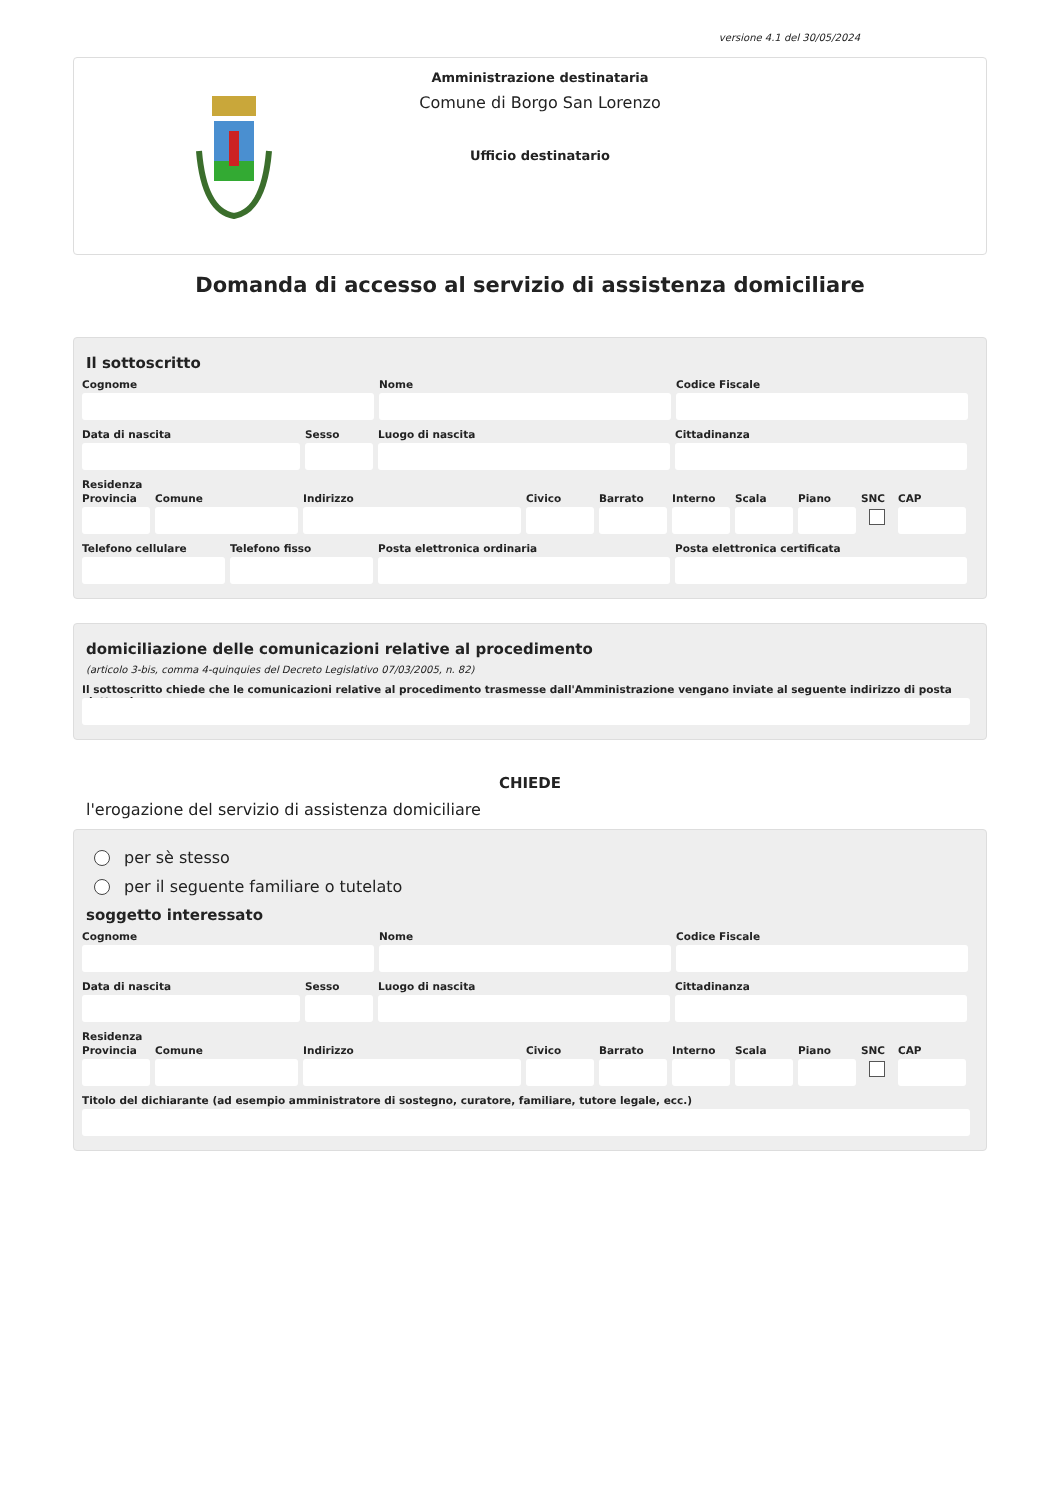versione 4.1 del 30/05/2024
Amministrazione destinataria
Comune di Borgo San Lorenzo
Ufficio destinatario
Domanda di accesso al servizio di assistenza domiciliare
Il sottoscritto
Cognome Nome Codice Fiscale
Data di nascita Sesso Luogo di nascita Cittadinanza
Residenza
Provincia
Comune Indirizzo Civico Barrato Interno
Scala Piano SNC CAP
Telefono cellulare
Telefono fisso Posta elettronica ordinaria Posta elettronica certificata
domiciliazione delle comunicazioni relative al procedimento
(articolo 3-bis, comma 4-quinquies del Decreto Legislativo 07/03/2005, n. 82)
Il sottoscritto chiede che le comunicazioni relative al procedimento trasmesse dall'Amministrazione vengano inviate al seguente indirizzo di posta elettronica
CHIEDE
l'erogazione del servizio di assistenza domiciliare
per sè stesso
per il seguente familiare o tutelato
soggetto interessato
Cognome Nome Codice Fiscale
Data di nascita Sesso Luogo di nascita Cittadinanza
Residenza
Provincia
Comune Indirizzo Civico Barrato Interno
Scala Piano SNC CAP
Titolo del dichiarante (ad esempio amministratore di sostegno, curatore, familiare, tutore legale, ecc.)